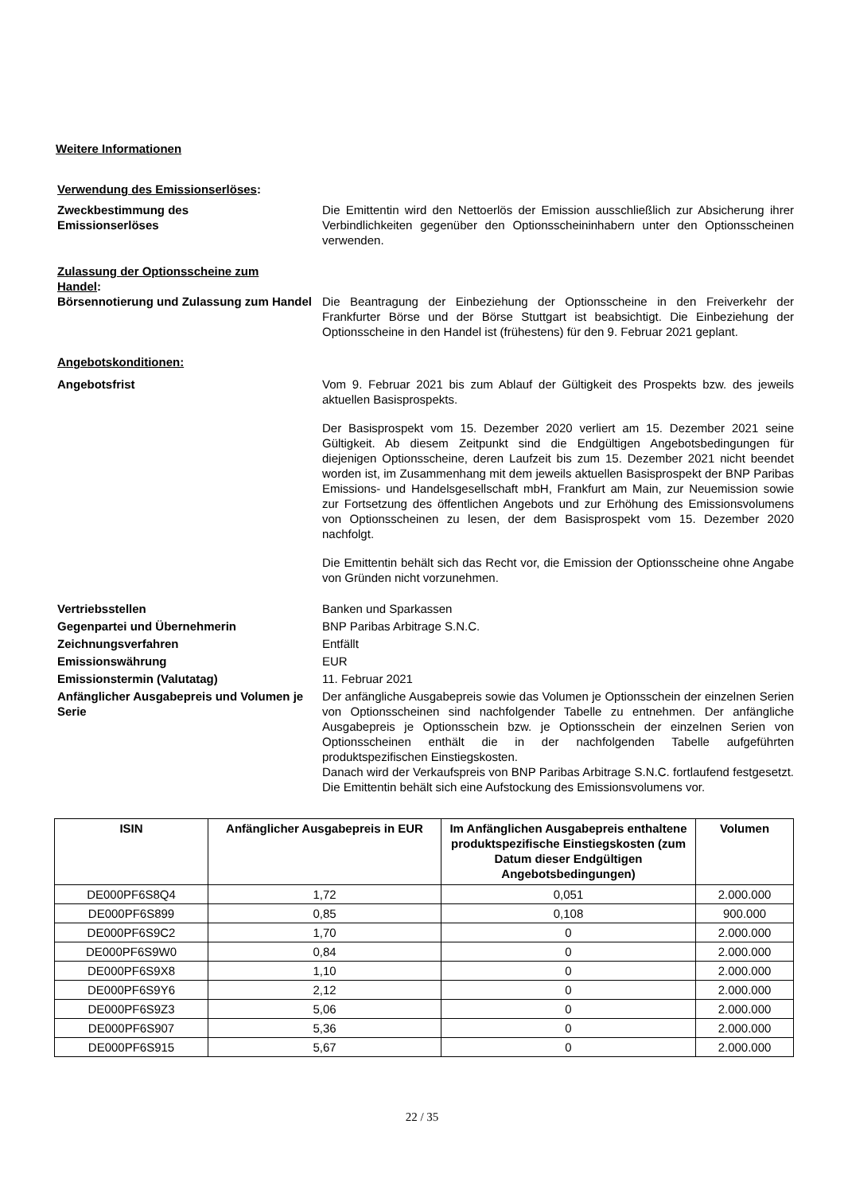Weitere Informationen
Verwendung des Emissionserlöses:
Zweckbestimmung des
Emissionserlöses
Die Emittentin wird den Nettoerlös der Emission ausschließlich zur Absicherung ihrer Verbindlichkeiten gegenüber den Optionsscheininhabern unter den Optionsscheinen verwenden.
Zulassung der Optionsscheine zum Handel:
Börsennotierung und Zulassung zum Handel
Die Beantragung der Einbeziehung der Optionsscheine in den Freiverkehr der Frankfurter Börse und der Börse Stuttgart ist beabsichtigt. Die Einbeziehung der Optionsscheine in den Handel ist (frühestens) für den 9. Februar 2021 geplant.
Angebotskonditionen:
Angebotsfrist Vom 9. Februar 2021 bis zum Ablauf der Gültigkeit des Prospekts bzw. des jeweils aktuellen Basisprospekts.
Der Basisprospekt vom 15. Dezember 2020 verliert am 15. Dezember 2021 seine Gültigkeit. Ab diesem Zeitpunkt sind die Endgültigen Angebotsbedingungen für diejenigen Optionsscheine, deren Laufzeit bis zum 15. Dezember 2021 nicht beendet worden ist, im Zusammenhang mit dem jeweils aktuellen Basisprospekt der BNP Paribas Emissions- und Handelsgesellschaft mbH, Frankfurt am Main, zur Neuemission sowie zur Fortsetzung des öffentlichen Angebots und zur Erhöhung des Emissionsvolumens von Optionsscheinen zu lesen, der dem Basisprospekt vom 15. Dezember 2020 nachfolgt.
Die Emittentin behält sich das Recht vor, die Emission der Optionsscheine ohne Angabe von Gründen nicht vorzunehmen.
Vertriebsstellen Banken und Sparkassen
Gegenpartei und Übernehmerin BNP Paribas Arbitrage S.N.C.
Zeichnungsverfahren Entfällt
Emissionswährung EUR
Emissionstermin (Valutatag) 11. Februar 2021
Anfänglicher Ausgabepreis und Volumen je Serie
Der anfängliche Ausgabepreis sowie das Volumen je Optionsschein der einzelnen Serien von Optionsscheinen sind nachfolgender Tabelle zu entnehmen. Der anfängliche Ausgabepreis je Optionsschein bzw. je Optionsschein der einzelnen Serien von Optionsscheinen enthält die in der nachfolgenden Tabelle aufgeführten produktspezifischen Einstiegskosten.
Danach wird der Verkaufspreis von BNP Paribas Arbitrage S.N.C. fortlaufend festgesetzt. Die Emittentin behält sich eine Aufstockung des Emissionsvolumens vor.
| ISIN | Anfänglicher Ausgabepreis in EUR | Im Anfänglichen Ausgabepreis enthaltene produktspezifische Einstiegskosten (zum Datum dieser Endgültigen Angebotsbedingungen) | Volumen |
| --- | --- | --- | --- |
| DE000PF6S8Q4 | 1,72 | 0,051 | 2.000.000 |
| DE000PF6S899 | 0,85 | 0,108 | 900.000 |
| DE000PF6S9C2 | 1,70 | 0 | 2.000.000 |
| DE000PF6S9W0 | 0,84 | 0 | 2.000.000 |
| DE000PF6S9X8 | 1,10 | 0 | 2.000.000 |
| DE000PF6S9Y6 | 2,12 | 0 | 2.000.000 |
| DE000PF6S9Z3 | 5,06 | 0 | 2.000.000 |
| DE000PF6S907 | 5,36 | 0 | 2.000.000 |
| DE000PF6S915 | 5,67 | 0 | 2.000.000 |
22 / 35